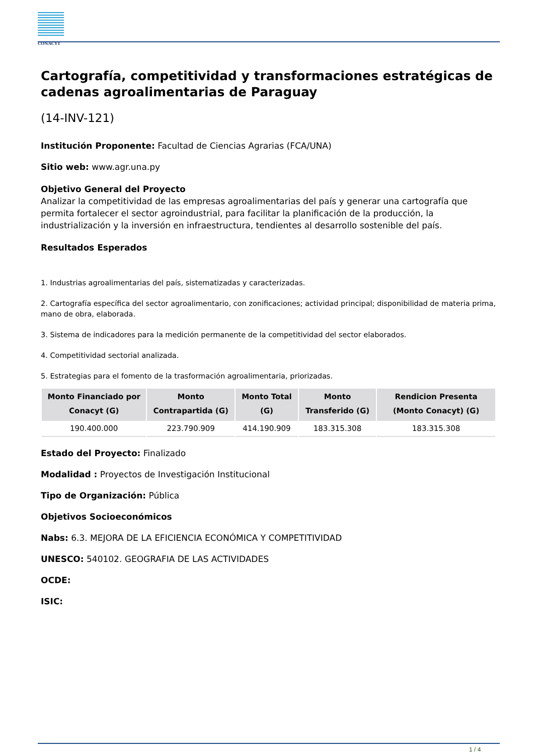CONACYT
Cartografía, competitividad y transformaciones estratégicas de cadenas agroalimentarias de Paraguay
(14-INV-121)
Institución Proponente: Facultad de Ciencias Agrarias (FCA/UNA)
Sitio web: www.agr.una.py
Objetivo General del Proyecto
Analizar la competitividad de las empresas agroalimentarias del país y generar una cartografía que permita fortalecer el sector agroindustrial, para facilitar la planificación de la producción, la industrialización y la inversión en infraestructura, tendientes al desarrollo sostenible del país.
Resultados Esperados
1. Industrias agroalimentarias del país, sistematizadas y caracterizadas.
2. Cartografía específica del sector agroalimentario, con zonificaciones; actividad principal; disponibilidad de materia prima, mano de obra, elaborada.
3. Sistema de indicadores para la medición permanente de la competitividad del sector elaborados.
4. Competitividad sectorial analizada.
5. Estrategias para el fomento de la trasformación agroalimentaria, priorizadas.
| Monto Financiado por Conacyt (G) | Monto Contrapartida (G) | Monto Total (G) | Monto Transferido (G) | Rendicion Presenta (Monto Conacyt) (G) |
| --- | --- | --- | --- | --- |
| 190.400.000 | 223.790.909 | 414.190.909 | 183.315.308 | 183.315.308 |
Estado del Proyecto: Finalizado
Modalidad : Proyectos de Investigación Institucional
Tipo de Organización: Pública
Objetivos Socioeconómicos
Nabs: 6.3. MEJORA DE LA EFICIENCIA ECONÓMICA Y COMPETITIVIDAD
UNESCO: 540102. GEOGRAFIA DE LAS ACTIVIDADES
OCDE:
ISIC:
1 / 4